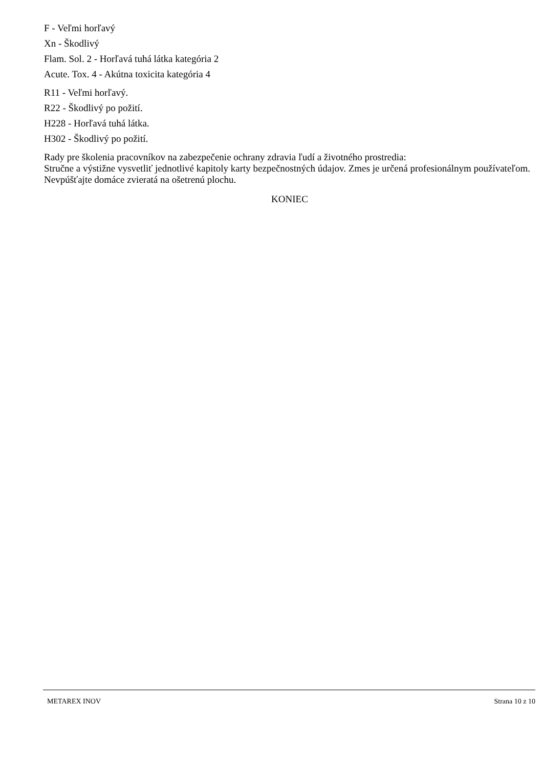F - Veľmi horľavý
Xn - Škodlivý
Flam. Sol. 2 - Horľavá tuhá látka kategória 2
Acute. Tox. 4 - Akútna toxicita kategória 4
R11 - Veľmi horľavý.
R22 - Škodlivý po požití.
H228 - Horľavá tuhá látka.
H302 - Škodlivý po požití.
Rady pre školenia pracovníkov na zabezpečenie ochrany zdravia ľudí a životného prostredia:
Stručne a výstižne vysvetliť jednotlivé kapitoly karty bezpečnostných údajov. Zmes je určená profesionálnym používateľom. Nevpúšťajte domáce zvieratá na ošetrenú plochu.
KONIEC
METAREX INOV Strana 10 z 10